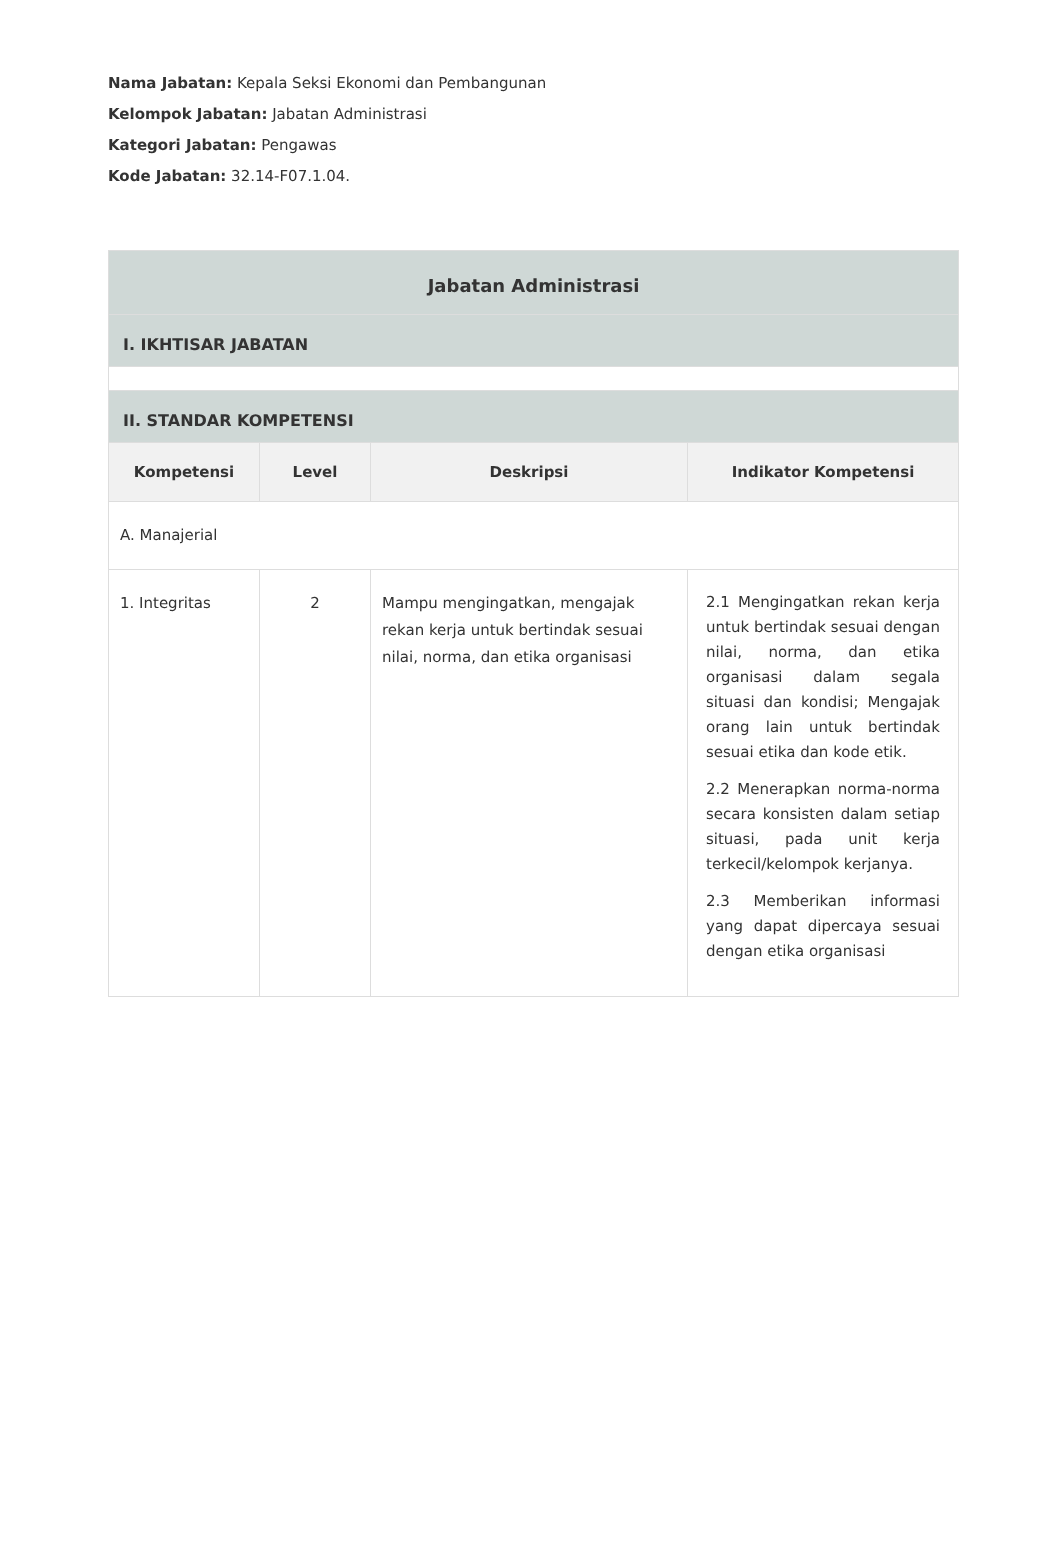Nama Jabatan: Kepala Seksi Ekonomi dan Pembangunan
Kelompok Jabatan: Jabatan Administrasi
Kategori Jabatan: Pengawas
Kode Jabatan: 32.14-F07.1.04.
| Jabatan Administrasi | | | |
| --- | --- | --- | --- |
| I. IKHTISAR JABATAN | | | |
| II. STANDAR KOMPETENSI | | | |
| Kompetensi | Level | Deskripsi | Indikator Kompetensi |
| A. Manajerial | | | |
| 1. Integritas | 2 | Mampu mengingatkan, mengajak rekan kerja untuk bertindak sesuai nilai, norma, dan etika organisasi | 2.1 Mengingatkan rekan kerja untuk bertindak sesuai dengan nilai, norma, dan etika organisasi dalam segala situasi dan kondisi; Mengajak orang lain untuk bertindak sesuai etika dan kode etik. 2.2 Menerapkan norma-norma secara konsisten dalam setiap situasi, pada unit kerja terkecil/kelompok kerjanya. 2.3 Memberikan informasi yang dapat dipercaya sesuai dengan etika organisasi |